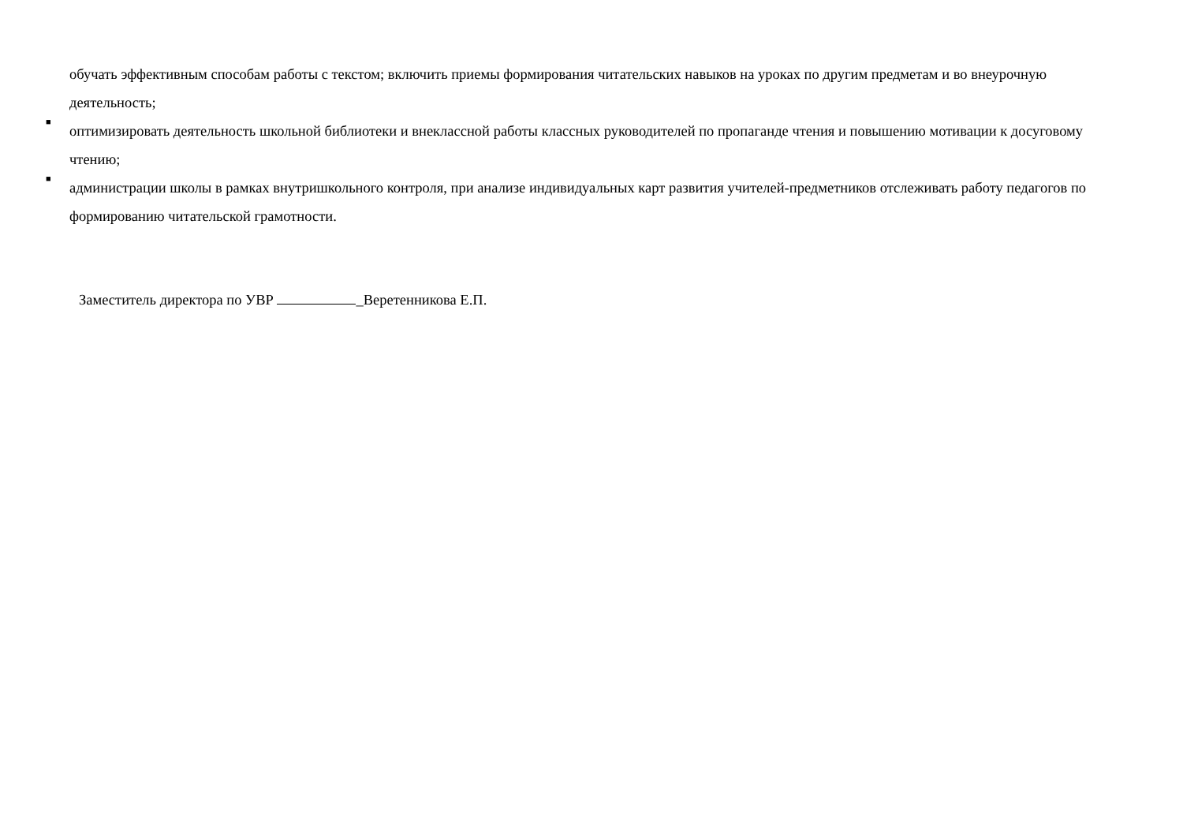обучать эффективным способам работы с текстом; включить приемы формирования читательских навыков на уроках по другим предметам и во внеурочную деятельность;
■
оптимизировать деятельность школьной библиотеки и внеклассной работы классных руководителей по пропаганде чтения и повышению мотивации к досуговому чтению;
■
администрации школы в рамках внутришкольного контроля, при анализе индивидуальных карт развития учителей-предметников отслеживать работу педагогов по формированию читательской грамотности.
Заместитель директора по УВР _Веретенникова Е.П.